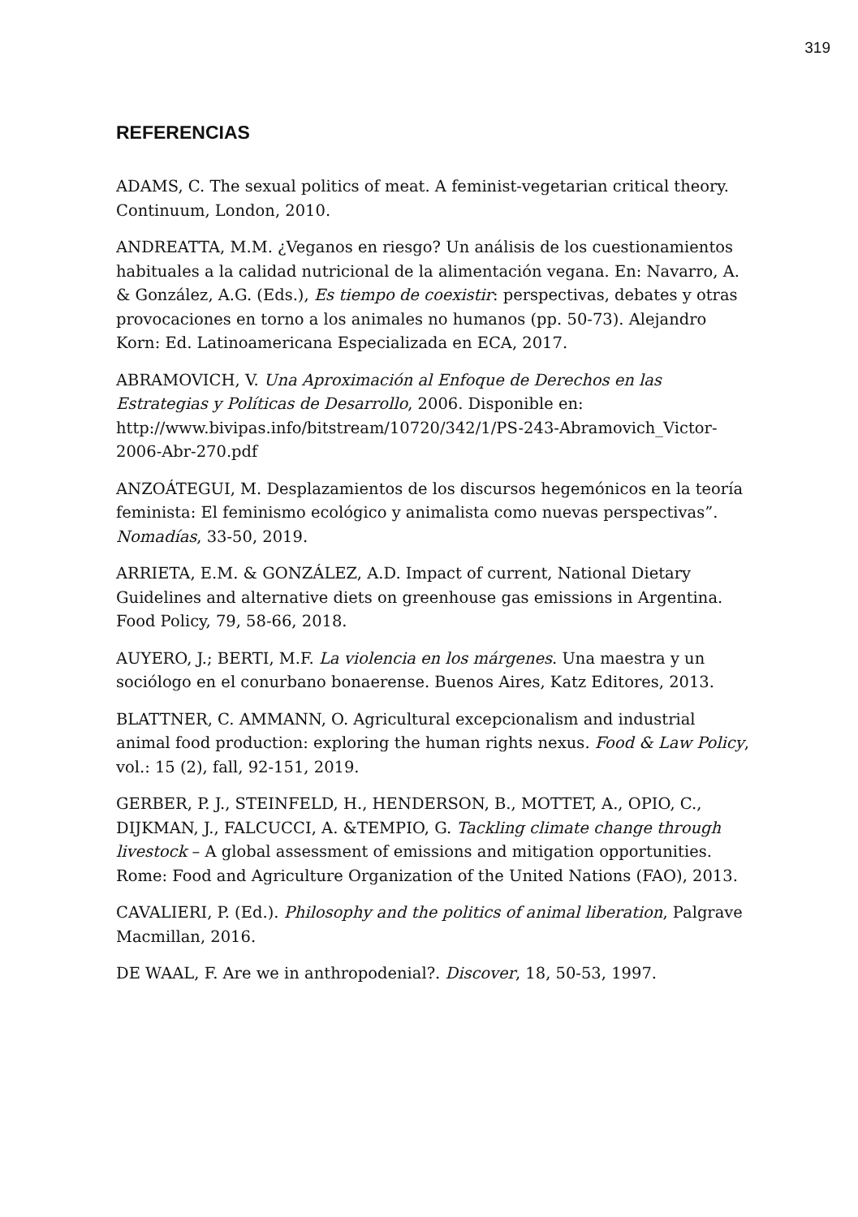319
REFERENCIAS
ADAMS, C. The sexual politics of meat. A feminist-vegetarian critical theory. Continuum, London, 2010.
ANDREATTA, M.M. ¿Veganos en riesgo? Un análisis de los cuestionamientos habituales a la calidad nutricional de la alimentación vegana. En: Navarro, A. & González, A.G. (Eds.), Es tiempo de coexistir: perspectivas, debates y otras provocaciones en torno a los animales no humanos (pp. 50-73). Alejandro Korn: Ed. Latinoamericana Especializada en ECA, 2017.
ABRAMOVICH, V. Una Aproximación al Enfoque de Derechos en las Estrategias y Políticas de Desarrollo, 2006. Disponible en: http://www.bivipas.info/bitstream/10720/342/1/PS-243-Abramovich_Victor-2006-Abr-270.pdf
ANZOÁTEGUI, M. Desplazamientos de los discursos hegemónicos en la teoría feminista: El feminismo ecológico y animalista como nuevas perspectivas”. Nomadías, 33-50, 2019.
ARRIETA, E.M. & GONZÁLEZ, A.D. Impact of current, National Dietary Guidelines and alternative diets on greenhouse gas emissions in Argentina. Food Policy, 79, 58-66, 2018.
AUYERO, J.; BERTI, M.F. La violencia en los márgenes. Una maestra y un sociólogo en el conurbano bonaerense. Buenos Aires, Katz Editores, 2013.
BLATTNER, C. AMMANN, O. Agricultural excepcionalism and industrial animal food production: exploring the human rights nexus. Food & Law Policy, vol.: 15 (2), fall, 92-151, 2019.
GERBER, P. J., STEINFELD, H., HENDERSON, B., MOTTET, A., OPIO, C., DIJKMAN, J., FALCUCCI, A. &TEMPIO, G. Tackling climate change through livestock – A global assessment of emissions and mitigation opportunities. Rome: Food and Agriculture Organization of the United Nations (FAO), 2013.
CAVALIERI, P. (Ed.). Philosophy and the politics of animal liberation, Palgrave Macmillan, 2016.
DE WAAL, F. Are we in anthropodenial?. Discover, 18, 50-53, 1997.